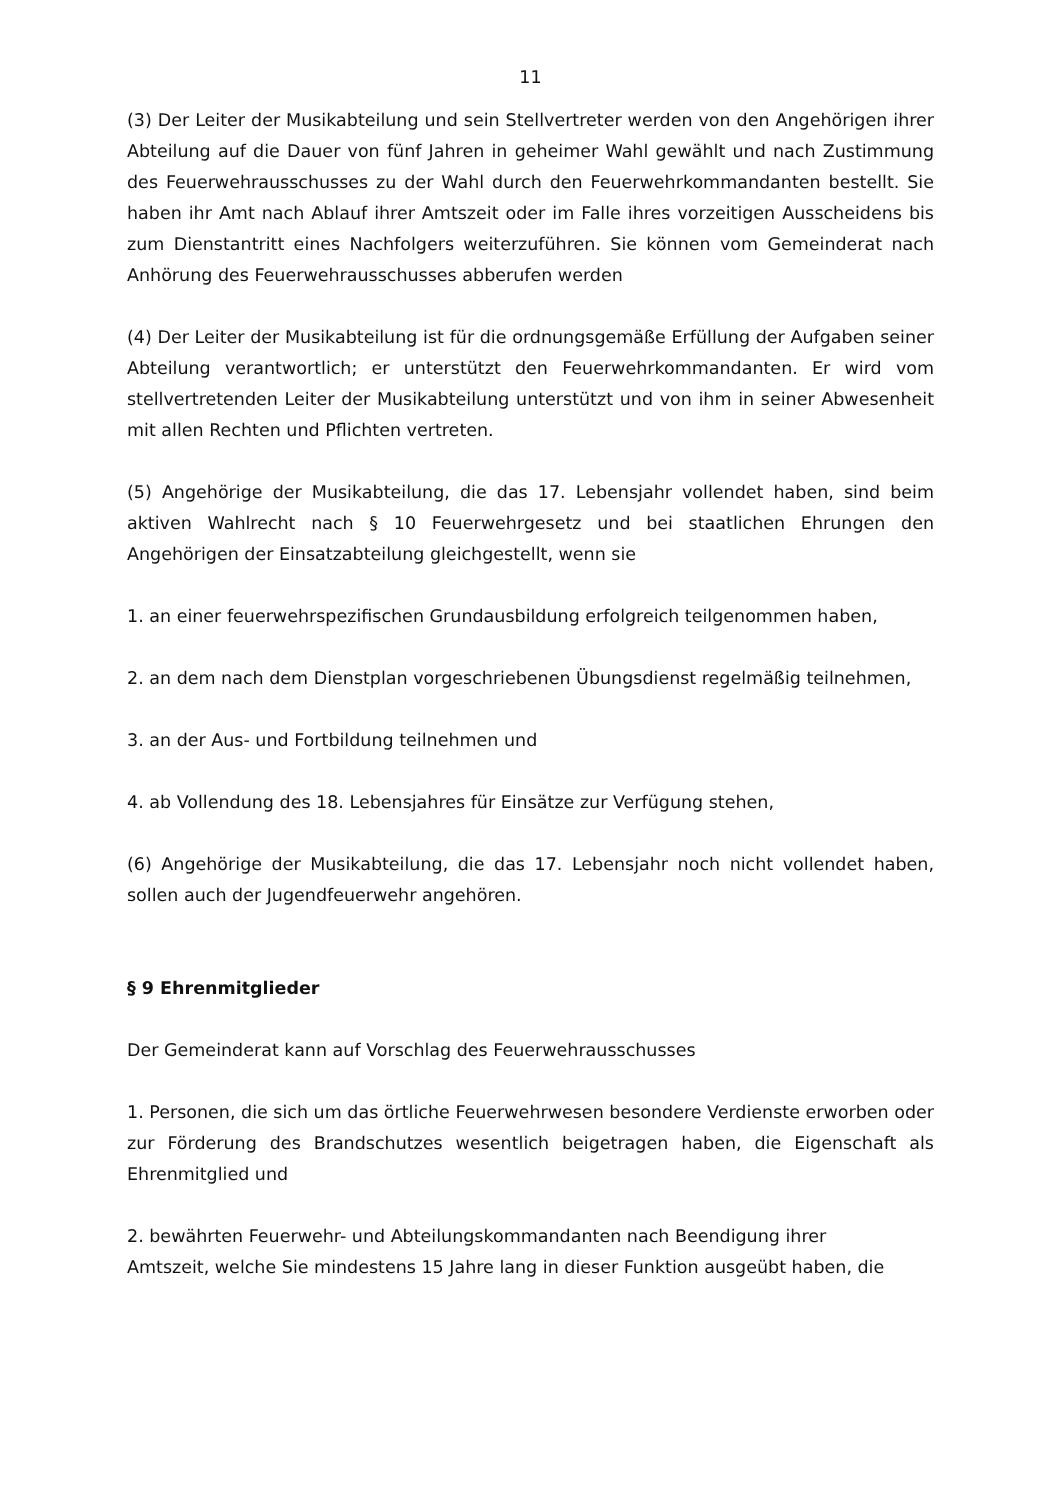11
(3) Der Leiter der Musikabteilung und sein Stellvertreter werden von den Angehörigen ihrer Abteilung auf die Dauer von fünf Jahren in geheimer Wahl gewählt und nach Zustimmung des Feuerwehrausschusses zu der Wahl durch den Feuerwehrkommandanten bestellt. Sie haben ihr Amt nach Ablauf ihrer Amtszeit oder im Falle ihres vorzeitigen Ausscheidens bis zum Dienstantritt eines Nachfolgers weiterzuführen. Sie können vom Gemeinderat nach Anhörung des Feuerwehrausschusses abberufen werden
(4) Der Leiter der Musikabteilung ist für die ordnungsgemäße Erfüllung der Aufgaben seiner Abteilung verantwortlich; er unterstützt den Feuerwehrkommandanten. Er wird vom stellvertretenden Leiter der Musikabteilung unterstützt und von ihm in seiner Abwesenheit mit allen Rechten und Pflichten vertreten.
(5) Angehörige der Musikabteilung, die das 17. Lebensjahr vollendet haben, sind beim aktiven Wahlrecht nach § 10 Feuerwehrgesetz und bei staatlichen Ehrungen den Angehörigen der Einsatzabteilung gleichgestellt, wenn sie
1. an einer feuerwehrspezifischen Grundausbildung erfolgreich teilgenommen haben,
2. an dem nach dem Dienstplan vorgeschriebenen Übungsdienst regelmäßig teilnehmen,
3. an der Aus- und Fortbildung teilnehmen und
4. ab Vollendung des 18. Lebensjahres für Einsätze zur Verfügung stehen,
(6) Angehörige der Musikabteilung, die das 17. Lebensjahr noch nicht vollendet haben, sollen auch der Jugendfeuerwehr angehören.
§ 9 Ehrenmitglieder
Der Gemeinderat kann auf Vorschlag des Feuerwehrausschusses
1. Personen, die sich um das örtliche Feuerwehrwesen besondere Verdienste erworben oder zur Förderung des Brandschutzes wesentlich beigetragen haben, die Eigenschaft als Ehrenmitglied und
2. bewährten Feuerwehr- und Abteilungskommandanten nach Beendigung ihrer
Amtszeit, welche Sie mindestens 15 Jahre lang in dieser Funktion ausgeübt haben, die